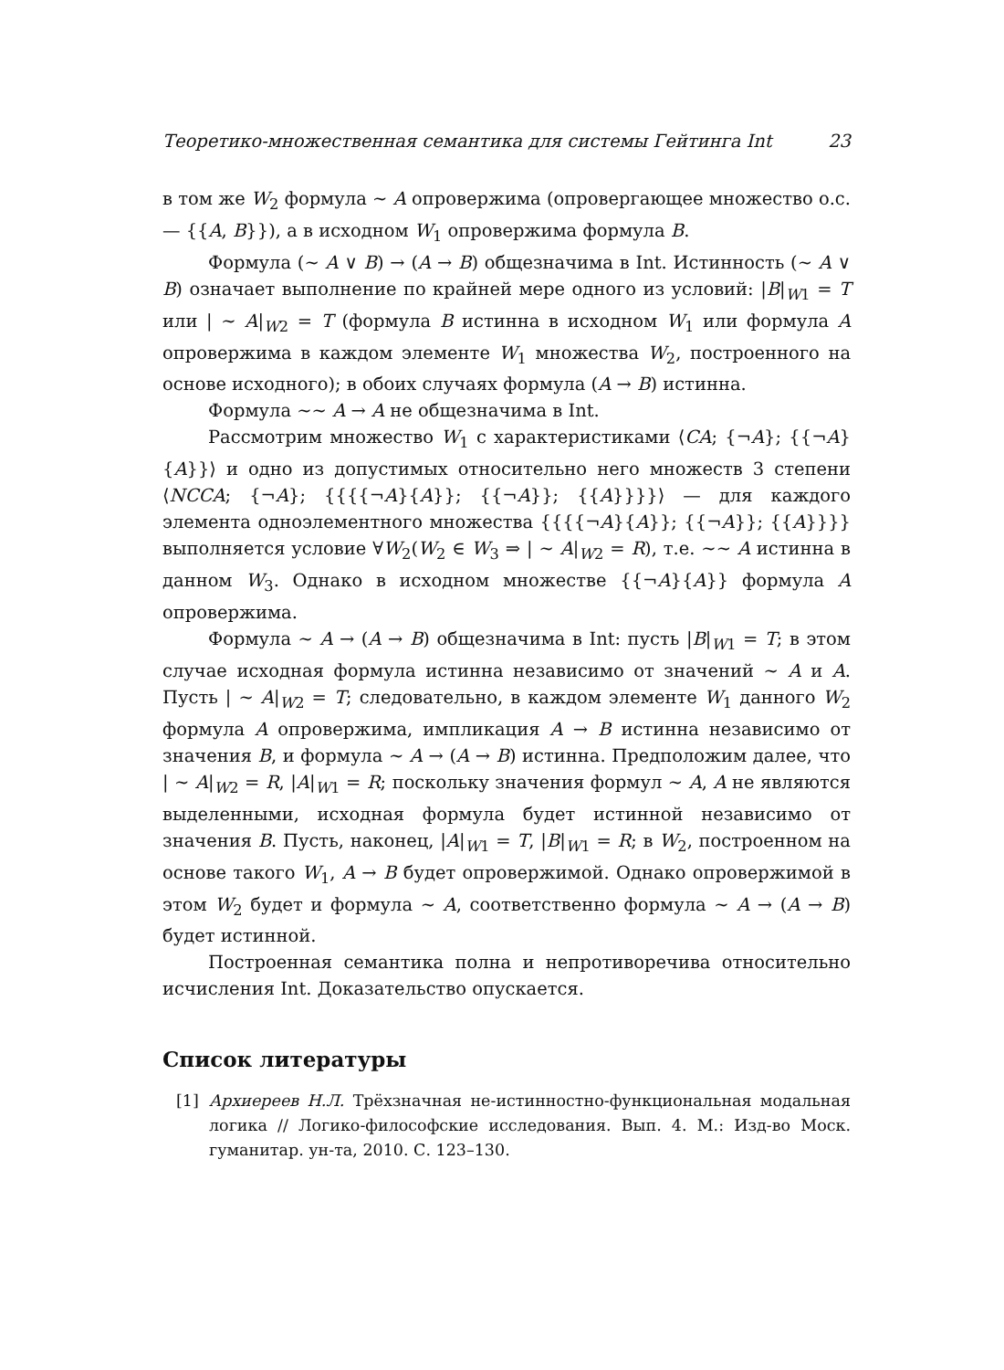Теоретико-множественная семантика для системы Гейтинга Int 23
в том же W<sub>2</sub> формула ∼ A опровержима (опровергающее множество о.с. — {{A, B}}), а в исходном W<sub>1</sub> опровержима формула B.
Формула (∼ A ∨ B) → (A → B) общезначима в Int. Истинность (∼ A ∨ B) означает выполнение по крайней мере одного из условий: |B|<sub>W1</sub> = T или | ∼ A|<sub>W2</sub> = T (формула B истинна в исходном W<sub>1</sub> или формула A опровержима в каждом элементе W<sub>1</sub> множества W<sub>2</sub>, построенного на основе исходного); в обоих случаях формула (A → B) истинна.
Формула ∼∼ A → A не общезначима в Int.
Рассмотрим множество W<sub>1</sub> с характеристиками ⟨CA; {¬A}; {{¬A}{A}}⟩ и одно из допустимых относительно него множеств 3 степени ⟨NCCA; {¬A}; {{{{¬A}{A}}; {{¬A}}; {{A}}}}⟩ — для каждого элемента одноэлементного множества {{{{¬A}{A}}; {{¬A}}; {{A}}}} выполняется условие ∀W<sub>2</sub>(W<sub>2</sub> ∈ W<sub>3</sub> ⇒ | ∼ A|<sub>W2</sub> = R), т.е. ∼∼ A истинна в данном W<sub>3</sub>. Однако в исходном множестве {{¬A}{A}} формула A опровержима.
Формула ∼ A → (A → B) общезначима в Int: пусть |B|<sub>W1</sub> = T; в этом случае исходная формула истинна независимо от значений ∼ A и A. Пусть | ∼ A|<sub>W2</sub> = T; следовательно, в каждом элементе W<sub>1</sub> данного W<sub>2</sub> формула A опровержима, импликация A → B истинна независимо от значения B, и формула ∼ A → (A → B) истинна. Предположим далее, что | ∼ A|<sub>W2</sub> = R, |A|<sub>W1</sub> = R; поскольку значения формул ∼ A, A не являются выделенными, исходная формула будет истинной независимо от значения B. Пусть, наконец, |A|<sub>W1</sub> = T, |B|<sub>W1</sub> = R; в W<sub>2</sub>, построенном на основе такого W<sub>1</sub>, A → B будет опровержимой. Однако опровержимой в этом W<sub>2</sub> будет и формула ∼ A, соответственно формула ∼ A → (A → B) будет истинной.
Построенная семантика полна и непротиворечива относительно исчисления Int. Доказательство опускается.
Список литературы
[1] Архиереев Н.Л. Трёхзначная не-истинностно-функциональная модальная логика // Логико-философские исследования. Вып. 4. М.: Изд-во Моск. гуманитар. ун-та, 2010. С. 123–130.